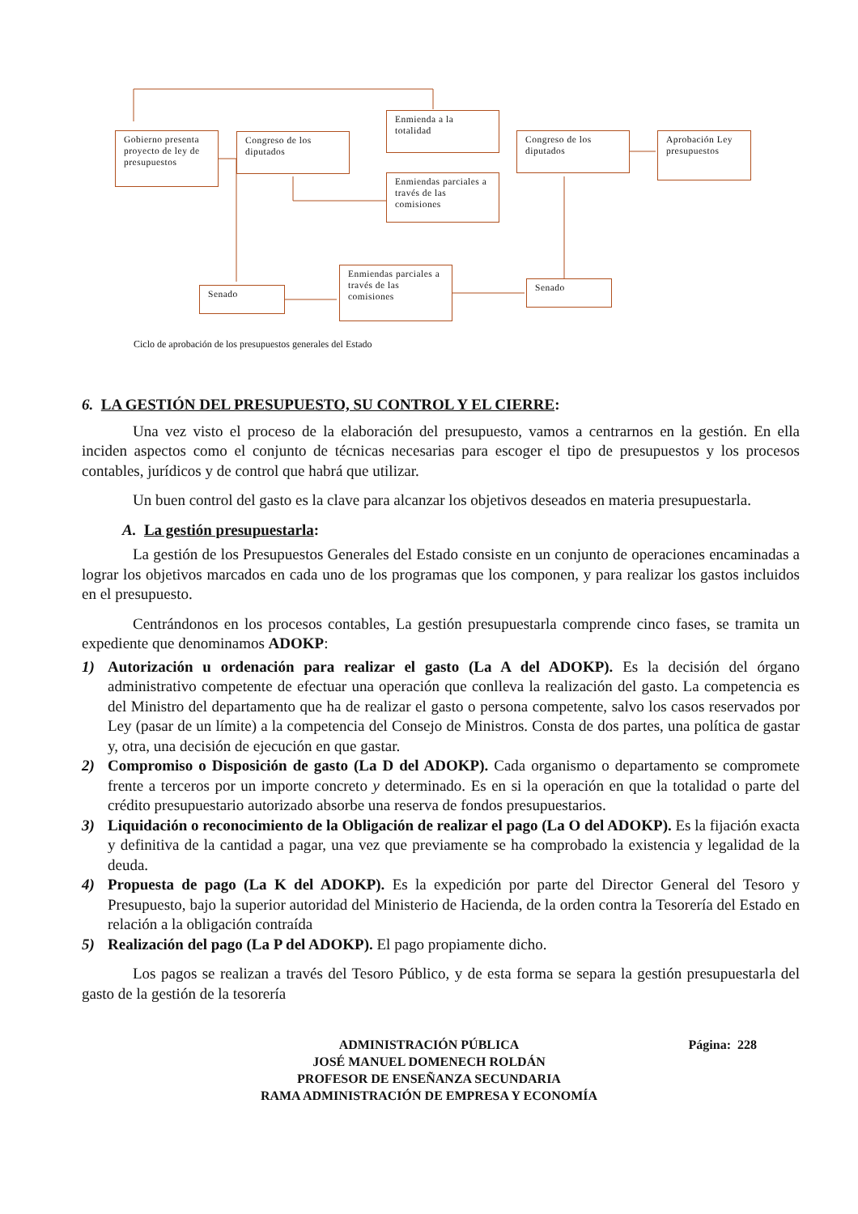Gobierno presenta proyecto de ley de presupuestos
Congreso de los diputados
Enmienda a la totalidad
Enmiendas parciales a través de las comisiones
Congreso de los diputados
Aprobación Ley presupuestos
Senado
Enmiendas parciales a través de las comisiones
Senado
Ciclo de aprobación de los presupuestos generales del Estado
6. LA GESTIÓN DEL PRESUPUESTO, SU CONTROL Y EL CIERRE:
Una vez visto el proceso de la elaboración del presupuesto, vamos a centrarnos en la gestión. En ella inciden aspectos como el conjunto de técnicas necesarias para escoger el tipo de presupuestos y los procesos contables, jurídicos y de control que habrá que utilizar.
Un buen control del gasto es la clave para alcanzar los objetivos deseados en materia presupuestarla.
A. La gestión presupuestarla:
La gestión de los Presupuestos Generales del Estado consiste en un conjunto de operaciones encaminadas a lograr los objetivos marcados en cada uno de los programas que los componen, y para realizar los gastos incluidos en el presupuesto.
Centrándonos en los procesos contables, La gestión presupuestarla comprende cinco fases, se tramita un expediente que denominamos ADOKP:
1) Autorización u ordenación para realizar el gasto (La A del ADOKP). Es la decisión del órgano administrativo competente de efectuar una operación que conlleva la realización del gasto. La competencia es del Ministro del departamento que ha de realizar el gasto o persona competente, salvo los casos reservados por Ley (pasar de un límite) a la competencia del Consejo de Ministros. Consta de dos partes, una política de gastar y, otra, una decisión de ejecución en que gastar.
2) Compromiso o Disposición de gasto (La D del ADOKP). Cada organismo o departamento se compromete frente a terceros por un importe concreto y determinado. Es en si la operación en que la totalidad o parte del crédito presupuestario autorizado absorbe una reserva de fondos presupuestarios.
3) Liquidación o reconocimiento de la Obligación de realizar el pago (La O del ADOKP). Es la fijación exacta y definitiva de la cantidad a pagar, una vez que previamente se ha comprobado la existencia y legalidad de la deuda.
4) Propuesta de pago (La K del ADOKP). Es la expedición por parte del Director General del Tesoro y Presupuesto, bajo la superior autoridad del Ministerio de Hacienda, de la orden contra la Tesorería del Estado en relación a la obligación contraída
5) Realización del pago (La P del ADOKP). El pago propiamente dicho.
Los pagos se realizan a través del Tesoro Público, y de esta forma se separa la gestión presupuestarla del gasto de la gestión de la tesorería
Página: 228 ADMINISTRACIÓN PÚBLICA
JOSÉ MANUEL DOMENECH ROLDÁN
PROFESOR DE ENSEÑANZA SECUNDARIA
RAMA ADMINISTRACIÓN DE EMPRESA Y ECONOMÍA